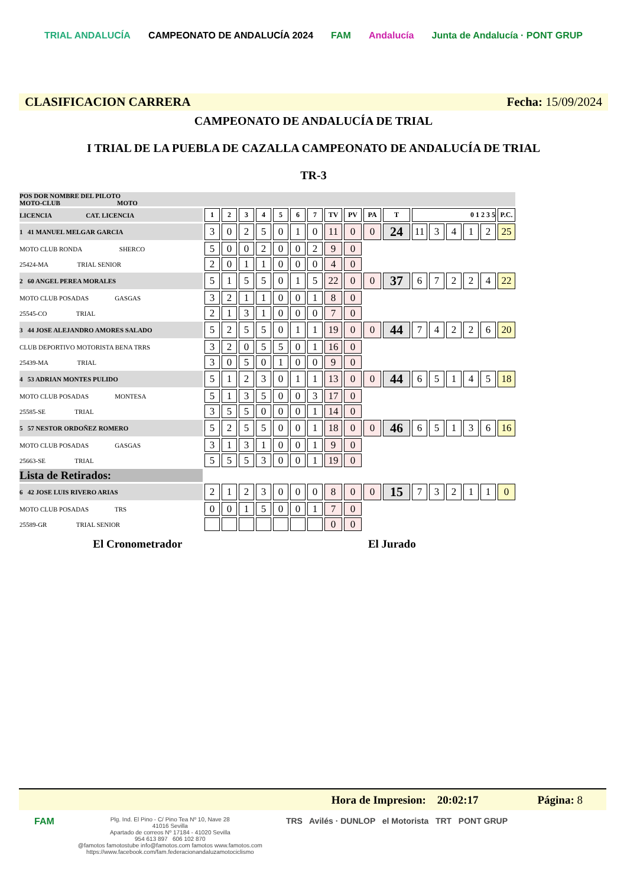TRIAL ANDALUCÍA CAMPEONATO DE ANDALUCÍA 2024 FAM Andalucía Junta de Andalucía · PONT GRUP
CLASIFICACION CARRERA Fecha: 15/09/2024
CAMPEONATO DE ANDALUCÍA DE TRIAL
I TRIAL DE LA PUEBLA DE CAZALLA CAMPEONATO DE ANDALUCÍA DE TRIAL
TR-3
| POS DOR NOMBRE DEL PILOTO MOTO-CLUB MOTO | | | | | | | | | | | | | | | | | |
| LICENCIA CAT. LICENCIA | 1 | 2 | 3 | 4 | 5 | 6 | 7 | TV | PV | PA | T | 0 1 2 3 5 | | | | | P.C. |
| 1 41 MANUEL MELGAR GARCIA | 3 | 0 | 2 | 5 | 0 | 1 | 0 | 11 | 0 | 0 | 24 | 11 | 3 | 4 | 1 | 2 | 25 |
| MOTO CLUB RONDA SHERCO | 5 | 0 | 0 | 2 | 0 | 0 | 2 | 9 | 0 | | | | | | | | |
| 25424-MA TRIAL SENIOR | 2 | 0 | 1 | 1 | 0 | 0 | 0 | 4 | 0 | | | | | | | | |
| 2 60 ANGEL PEREA MORALES | 5 | 1 | 5 | 5 | 0 | 1 | 5 | 22 | 0 | 0 | 37 | 6 | 7 | 2 | 2 | 4 | 22 |
| MOTO CLUB POSADAS GASGAS | 3 | 2 | 1 | 1 | 0 | 0 | 1 | 8 | 0 | | | | | | | | |
| 25545-CO TRIAL | 2 | 1 | 3 | 1 | 0 | 0 | 0 | 7 | 0 | | | | | | | | |
| 3 44 JOSE ALEJANDRO AMORES SALADO | 5 | 2 | 5 | 5 | 0 | 1 | 1 | 19 | 0 | 0 | 44 | 7 | 4 | 2 | 2 | 6 | 20 |
| CLUB DEPORTIVO MOTORISTA BENA TRRS | 3 | 2 | 0 | 5 | 5 | 0 | 1 | 16 | 0 | | | | | | | | |
| 25439-MA TRIAL | 3 | 0 | 5 | 0 | 1 | 0 | 0 | 9 | 0 | | | | | | | | |
| 4 53 ADRIAN MONTES PULIDO | 5 | 1 | 2 | 3 | 0 | 1 | 1 | 13 | 0 | 0 | 44 | 6 | 5 | 1 | 4 | 5 | 18 |
| MOTO CLUB POSADAS MONTESA | 5 | 1 | 3 | 5 | 0 | 0 | 3 | 17 | 0 | | | | | | | | |
| 25585-SE TRIAL | 3 | 5 | 5 | 0 | 0 | 0 | 1 | 14 | 0 | | | | | | | | |
| 5 57 NESTOR ORDOÑEZ ROMERO | 5 | 2 | 5 | 5 | 0 | 0 | 1 | 18 | 0 | 0 | 46 | 6 | 5 | 1 | 3 | 6 | 16 |
| MOTO CLUB POSADAS GASGAS | 3 | 1 | 3 | 1 | 0 | 0 | 1 | 9 | 0 | | | | | | | | |
| 25663-SE TRIAL | 5 | 5 | 5 | 3 | 0 | 0 | 1 | 19 | 0 | | | | | | | | |
| Lista de Retirados: | | | | | | | | | | | | | | | | | |
| 6 42 JOSE LUIS RIVERO ARIAS | 2 | 1 | 2 | 3 | 0 | 0 | 0 | 8 | 0 | 0 | 15 | 7 | 3 | 2 | 1 | 1 | 0 |
| MOTO CLUB POSADAS TRS | 0 | 0 | 1 | 5 | 0 | 0 | 1 | 7 | 0 | | | | | | | | |
| 25589-GR TRIAL SENIOR | | | | | | | | 0 | 0 | | | | | | | | |
El Cronometrador El Jurado
Hora de Impresion: 20:02:17 Página: 8
FAM
Plg. Ind. El Pino - C/ Pino Tea Nº 10, Nave 28
41016 Sevilla
Apartado de correos Nº 17184 - 41020 Sevilla
954 613 897 606 102 870
@famotos famotostube info@famotos.com famotos www.famotos.com
https://www.facebook.com/fam.federacionandaluzamotociclismo
TRS Avilés · DUNLOP el Motorista TRT PONT GRUP